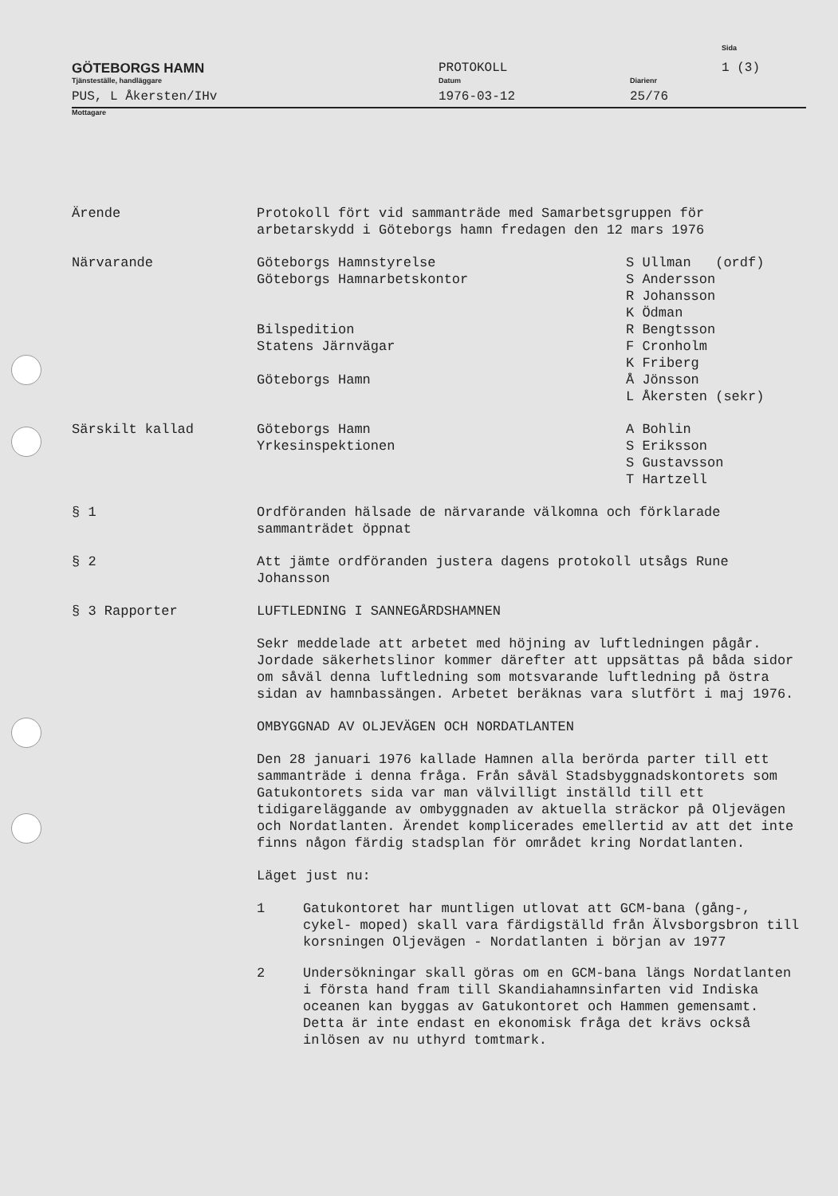GÖTEBORGS HAMN
Tjänsteställe, handläggare
PUS, L Åkersten/IHv
PROTOKOLL
Datum
1976-03-12
Diarienr
25/76
Sida
1 (3)
Mottagare
Ärende Protokoll fört vid sammanträde med Samarbetsgruppen för arbetarskydd i Göteborgs hamn fredagen den 12 mars 1976
Närvarande Göteborgs Hamnstyrelse
Göteborgs Hamnarbetskontor
Bilspedition
Statens Järnvägar
Göteborgs Hamn
S Ullman (ordf)
S Andersson
R Johansson
K Ödman
R Bengtsson
F Cronholm
K Friberg
Å Jönsson
L Åkersten (sekr)
Särskilt kallad Göteborgs Hamn
Yrkesinspektionen
A Bohlin
S Eriksson
S Gustavsson
T Hartzell
§ 1 Ordföranden hälsade de närvarande välkomna och förklarade sammanträdet öppnat
§ 2 Att jämte ordföranden justera dagens protokoll utsågs Rune Johansson
§ 3 Rapporter LUFTLEDNING I SANNEGÅRDSHAMNEN
Sekr meddelade att arbetet med höjning av luftledningen pågår. Jordade säkerhetslinor kommer därefter att uppsättas på båda sidor om såväl denna luftledning som motsvarande luftledning på östra sidan av hamnbassängen. Arbetet beräknas vara slutfört i maj 1976.
OMBYGGNAD AV OLJEVÄGEN OCH NORDATLANTEN
Den 28 januari 1976 kallade Hamnen alla berörda parter till ett sammanträde i denna fråga. Från såväl Stadsbyggnadskontorets som Gatukontorets sida var man välvilligt inställd till ett tidigareläggande av ombyggnaden av aktuella sträckor på Oljevägen och Nordatlanten. Ärendet komplicerades emellertid av att det inte finns någon färdig stadsplan för området kring Nordatlanten.
Läget just nu:
1 Gatukontoret har muntligen utlovat att GCM-bana (gång-, cykel- moped) skall vara färdigställd från Älvsborgsbron till korsningen Oljevägen - Nordatlanten i början av 1977
2 Undersökningar skall göras om en GCM-bana längs Nordatlanten i första hand fram till Skandiahamnsinfarten vid Indiska oceanen kan byggas av Gatukontoret och Hammen gemensamt. Detta är inte endast en ekonomisk fråga det krävs också inlösen av nu uthyrd tomtmark.